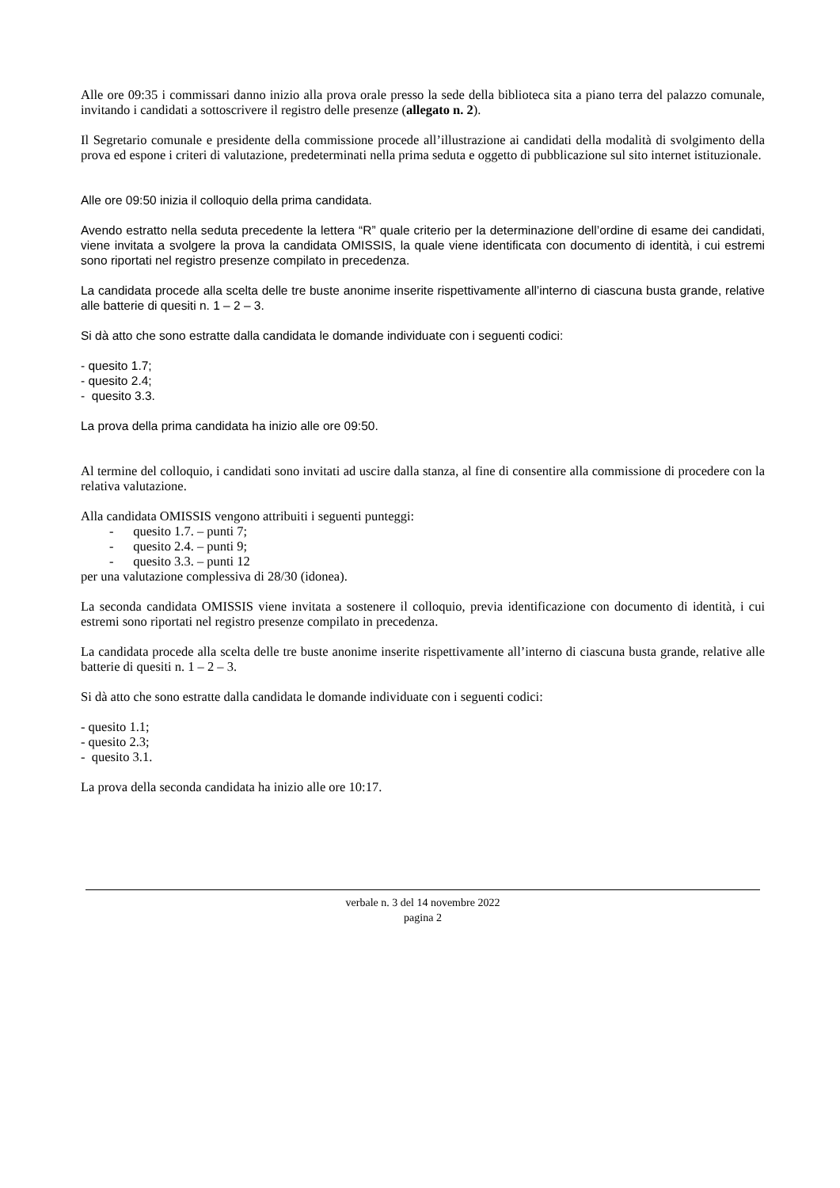Alle ore 09:35 i commissari danno inizio alla prova orale presso la sede della biblioteca sita a piano terra del palazzo comunale, invitando i candidati a sottoscrivere il registro delle presenze (allegato n. 2).
Il Segretario comunale e presidente della commissione procede all’illustrazione ai candidati della modalità di svolgimento della prova ed espone i criteri di valutazione, predeterminati nella prima seduta e oggetto di pubblicazione sul sito internet istituzionale.
Alle ore 09:50 inizia il colloquio della prima candidata.
Avendo estratto nella seduta precedente la lettera “R” quale criterio per la determinazione dell’ordine di esame dei candidati, viene invitata a svolgere la prova la candidata OMISSIS, la quale viene identificata con documento di identità, i cui estremi sono riportati nel registro presenze compilato in precedenza.
La candidata procede alla scelta delle tre buste anonime inserite rispettivamente all’interno di ciascuna busta grande, relative alle batterie di quesiti n. 1 – 2 – 3.
Si dà atto che sono estratte dalla candidata le domande individuate con i seguenti codici:
- quesito 1.7;
- quesito 2.4;
- quesito 3.3.
La prova della prima candidata ha inizio alle ore 09:50.
Al termine del colloquio, i candidati sono invitati ad uscire dalla stanza, al fine di consentire alla commissione di procedere con la relativa valutazione.
Alla candidata OMISSIS vengono attribuiti i seguenti punteggi:
- quesito 1.7. – punti 7;
- quesito 2.4. – punti 9;
- quesito 3.3. – punti 12
per una valutazione complessiva di 28/30 (idonea).
La seconda candidata OMISSIS viene invitata a sostenere il colloquio, previa identificazione con documento di identità, i cui estremi sono riportati nel registro presenze compilato in precedenza.
La candidata procede alla scelta delle tre buste anonime inserite rispettivamente all’interno di ciascuna busta grande, relative alle batterie di quesiti n. 1 – 2 – 3.
Si dà atto che sono estratte dalla candidata le domande individuate con i seguenti codici:
- quesito 1.1;
- quesito 2.3;
- quesito 3.1.
La prova della seconda candidata ha inizio alle ore 10:17.
verbale n. 3 del 14 novembre 2022
pagina 2